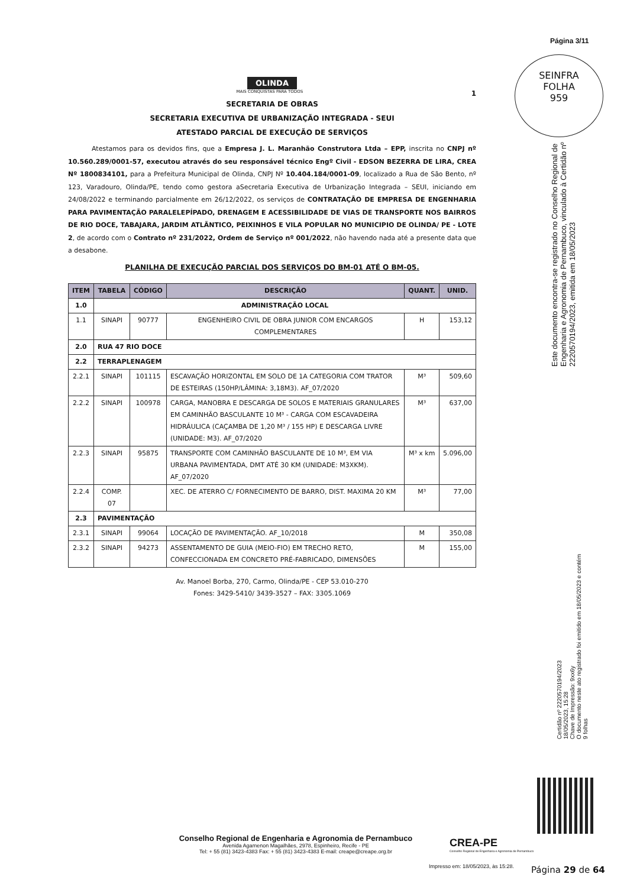Página 3/11
SEINFRA
FOLHA
959
OLINDA
MAIS CONQUISTAS PARA TODOS 1
SECRETARIA DE OBRAS
SECRETARIA EXECUTIVA DE URBANIZAÇÃO INTEGRADA - SEUI
ATESTADO PARCIAL DE EXECUÇÃO DE SERVIÇOS
Atestamos para os devidos fins, que a Empresa J. L. Maranhão Construtora Ltda – EPP, inscrita no CNPJ nº 10.560.289/0001-57, executou através do seu responsável técnico Engº Civil - EDSON BEZERRA DE LIRA, CREA Nº 1800834101, para a Prefeitura Municipal de Olinda, CNPJ Nº 10.404.184/0001-09, localizado a Rua de São Bento, nº 123, Varadouro, Olinda/PE, tendo como gestora aSecretaria Executiva de Urbanização Integrada – SEUI, iniciando em 24/08/2022 e terminando parcialmente em 26/12/2022, os serviços de CONTRATAÇÃO DE EMPRESA DE ENGENHARIA PARA PAVIMENTAÇÃO PARALELEPÍPADO, DRENAGEM E ACESSIBILIDADE DE VIAS DE TRANSPORTE NOS BAIRROS DE RIO DOCE, TABAJARA, JARDIM ATLÃNTICO, PEIXINHOS E VILA POPULAR NO MUNICIPIO DE OLINDA/ PE - LOTE 2, de acordo com o Contrato nº 231/2022, Ordem de Serviço nº 001/2022, não havendo nada até a presente data que a desabone.
PLANILHA DE EXECUÇÃO PARCIAL DOS SERVIÇOS DO BM-01 ATÉ O BM-05.
| ITEM | TABELA | CÓDIGO | DESCRIÇÃO | QUANT. | UNID. |
| --- | --- | --- | --- | --- | --- |
| 1.0 | ADMINISTRAÇÃO LOCAL | | | | |
| 1.1 | SINAPI | 90777 | ENGENHEIRO CIVIL DE OBRA JUNIOR COM ENCARGOS COMPLEMENTARES | H | 153,12 |
| 2.0 | RUA 47 RIO DOCE | | | | |
| 2.2 | TERRAPLENAGEM | | | | |
| 2.2.1 | SINAPI | 101115 | ESCAVAÇÃO HORIZONTAL EM SOLO DE 1A CATEGORIA COM TRATOR DE ESTEIRAS (150HP/LÂMINA: 3,18M3). AF_07/2020 | M³ | 509,60 |
| 2.2.2 | SINAPI | 100978 | CARGA, MANOBRA E DESCARGA DE SOLOS E MATERIAIS GRANULARES EM CAMINHÃO BASCULANTE 10 M³ - CARGA COM ESCAVADEIRA HIDRÁULICA (CAÇAMBA DE 1,20 M³ / 155 HP) E DESCARGA LIVRE (UNIDADE: M3). AF_07/2020 | M³ | 637,00 |
| 2.2.3 | SINAPI | 95875 | TRANSPORTE COM CAMINHÃO BASCULANTE DE 10 M³, EM VIA URBANA PAVIMENTADA, DMT ATÉ 30 KM (UNIDADE: M3XKM). AF_07/2020 | M³ x km | 5.096,00 |
| 2.2.4 | COMP. 07 | | XEC. DE ATERRO C/ FORNECIMENTO DE BARRO, DIST. MAXIMA 20 KM | M³ | 77,00 |
| 2.3 | PAVIMENTAÇÃO | | | | |
| 2.3.1 | SINAPI | 99064 | LOCAÇÃO DE PAVIMENTAÇÃO. AF_10/2018 | M | 350,08 |
| 2.3.2 | SINAPI | 94273 | ASSENTAMENTO DE GUIA (MEIO-FIO) EM TRECHO RETO, CONFECCIONADA EM CONCRETO PRÉ-FABRICADO, DIMENSÕES | M | 155,00 |
Av. Manoel Borba, 270, Carmo, Olinda/PE - CEP 53.010-270
Fones: 3429-5410/ 3439-3527 – FAX: 3305.1069
Este documento encontra-se registrado no Conselho Regional de Engenharia e Agronomia de Pernambuco, vinculado à Certidão nº 2220570194/2023, emitida em 18/05/2023
Certidão nº 2220570194/2023
18/05/2023, 15:28
Chave de Impressão: 9xx6y
O documento neste ato registrado foi emitido em 18/05/2023 e contém 9 folhas
Conselho Regional de Engenharia e Agronomia de Pernambuco
Avenida Agamenon Magalhães, 2978, Espinheiro, Recife - PE
Tel: + 55 (81) 3423-4383 Fax: + 55 (81) 3423-4383 E-mail: creape@creape.org.br
CREA-PE
Conselho Regional de Engenharia e Agronomia de Pernambuco
Impresso em: 18/05/2023, às 15:28.
Página 29 de 64